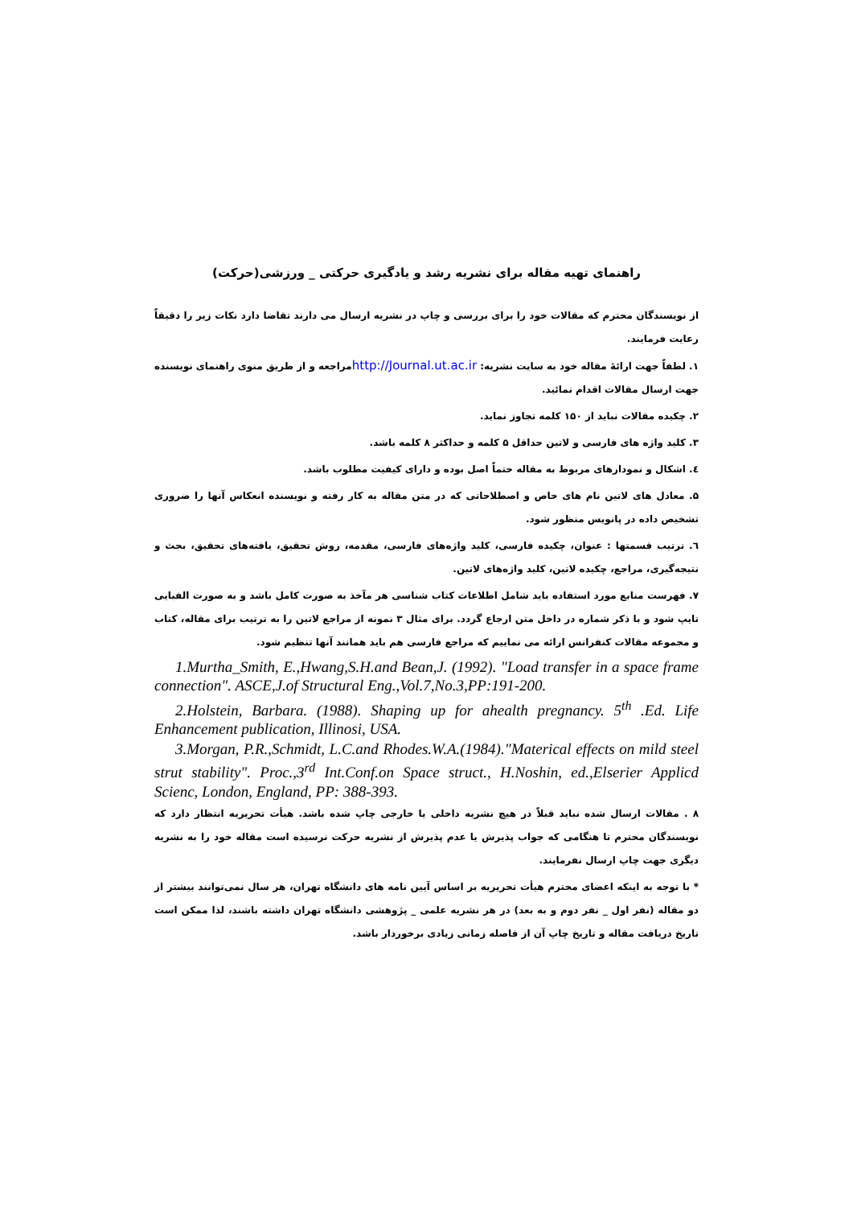راهنمای تهیه مقاله برای نشریه رشد و یادگیری حرکتی _ ورزشی(حرکت)
از نویسندگان محترم که مقالات خود را برای بررسی و چاپ در نشریه ارسال می دارند تقاضا دارد نکات زیر را دقیقاً رعایت فرمایند.
۱. لطفاً جهت ارائهٔ مقاله خود به سایت نشریه: http://Journal.ut.ac.irمراجعه و از طریق منوی راهنمای نویسنده جهت ارسال مقالات اقدام نمائید.
۲. چکیده مقالات نباید از ۱۵۰ کلمه تجاوز نماید.
۳. کلید واژه های فارسی و لاتین حداقل ۵ کلمه و حداکثر ۸ کلمه باشد.
٤. اشکال و نمودارهای مربوط به مقاله حتماً اصل بوده و دارای کیفیت مطلوب باشد.
۵. معادل های لاتین نام های خاص و اصطلاحاتی که در متن مقاله به کار رفته و نویسنده انعکاس آنها را ضروری تشخیص داده در پانویس منظور شود.
٦. ترتیب قسمتها : عنوان، چکیده فارسی، کلید واژه‌های فارسی، مقدمه، روش تحقیق، یافته‌های تحقیق، بحث و نتیجه‌گیری، مراجع، چکیده لاتین، کلید واژه‌های لاتین.
۷. فهرست منابع مورد استفاده باید شامل اطلاعات کتاب شناسی هر مآخذ به صورت کامل باشد و به صورت الفبایی تایپ شود و با ذکر شماره در داخل متن ارجاع گردد. برای مثال ۳ نمونه از مراجع لاتین را به ترتیب برای مقاله، کتاب و مجموعه مقالات کنفرانس ارائه می نماییم که مراجع فارسی هم باید همانند آنها تنظیم شود.
1.Murtha_Smith, E.,Hwang,S.H.and Bean,J. (1992). "Load transfer in a space frame connection". ASCE,J.of Structural Eng.,Vol.7,No.3,PP:191-200.
2.Holstein, Barbara. (1988). Shaping up for ahealth pregnancy. 5<sup>th</sup> .Ed. Life Enhancement publication, Illinosi, USA.
3.Morgan, P.R.,Schmidt, L.C.and Rhodes.W.A.(1984)."Materical effects on mild steel strut stability". Proc.,3<sup>rd</sup> Int.Conf.on Space struct., H.Noshin, ed.,Elserier Applicd Scienc, London, England, PP: 388-393.
۸ . مقالات ارسال شده نباید قبلاً در هیچ نشریه داخلی یا خارجی چاپ شده باشد. هیأت تحریریه انتظار دارد که نویسندگان محترم تا هنگامی که جواب پذیرش یا عدم پذیرش از نشریه حرکت نرسیده است مقاله خود را به نشریه دیگری جهت چاپ ارسال نفرمایند.
* با توجه به اینکه اعضای محترم هیأت تحریریه بر اساس آیین نامه های دانشگاه تهران، هر سال نمی‌توانند بیشتر از دو مقاله (نفر اول _ نفر دوم و به بعد) در هر نشریه علمی _ پژوهشی دانشگاه تهران داشته باشند، لذا ممکن است تاریخ دریافت مقاله و تاریخ چاپ آن از فاصله زمانی زیادی برخوردار باشد.